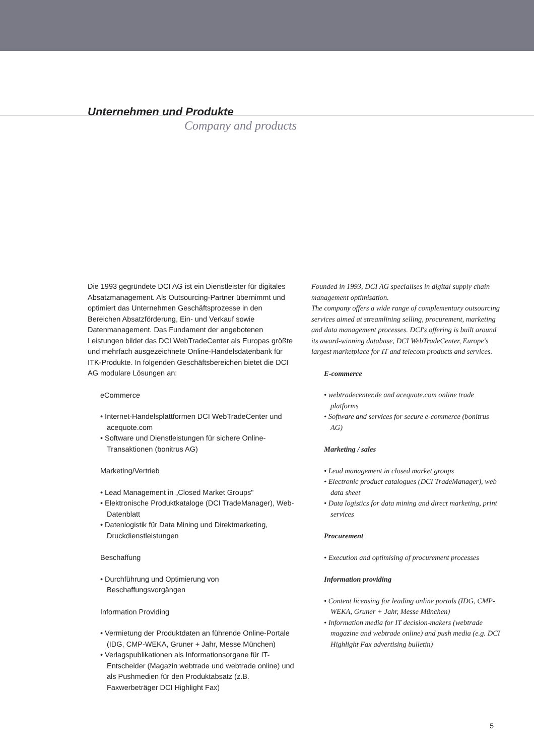Unternehmen und Produkte
Company and products
Die 1993 gegründete DCI AG ist ein Dienstleister für digitales Absatzmanagement. Als Outsourcing-Partner übernimmt und optimiert das Unternehmen Geschäftsprozesse in den Bereichen Absatzförderung, Ein- und Verkauf sowie Datenmanagement. Das Fundament der angebotenen Leistungen bildet das DCI WebTradeCenter als Europas größte und mehrfach ausgezeichnete Online-Handelsdatenbank für ITK-Produkte. In folgenden Geschäftsbereichen bietet die DCI AG modulare Lösungen an:
eCommerce
• Internet-Handelsplattformen DCI WebTradeCenter und acequote.com
• Software und Dienstleistungen für sichere Online-Transaktionen (bonitrus AG)
Marketing/Vertrieb
• Lead Management in „Closed Market Groups"
• Elektronische Produktkataloge (DCI TradeManager), Web-Datenblatt
• Datenlogistik für Data Mining und Direktmarketing, Druckdienstleistungen
Beschaffung
• Durchführung und Optimierung von Beschaffungsvorgängen
Information Providing
• Vermietung der Produktdaten an führende Online-Portale (IDG, CMP-WEKA, Gruner + Jahr, Messe München)
• Verlagspublikationen als Informationsorgane für IT-Entscheider (Magazin webtrade und webtrade online) und als Pushmedien für den Produktabsatz (z.B. Faxwerbeträger DCI Highlight Fax)
Founded in 1993, DCI AG specialises in digital supply chain management optimisation.
The company offers a wide range of complementary outsourcing services aimed at streamlining selling, procurement, marketing and data management processes. DCI's offering is built around its award-winning database, DCI WebTradeCenter, Europe's largest marketplace for IT and telecom products and services.
E-commerce
• webtradecenter.de and acequote.com online trade platforms
• Software and services for secure e-commerce (bonitrus AG)
Marketing / sales
• Lead management in closed market groups
• Electronic product catalogues (DCI TradeManager), web data sheet
• Data logistics for data mining and direct marketing, print services
Procurement
• Execution and optimising of procurement processes
Information providing
• Content licensing for leading online portals (IDG, CMP-WEKA, Gruner + Jahr, Messe München)
• Information media for IT decision-makers (webtrade magazine and webtrade online) and push media (e.g. DCI Highlight Fax advertising bulletin)
5